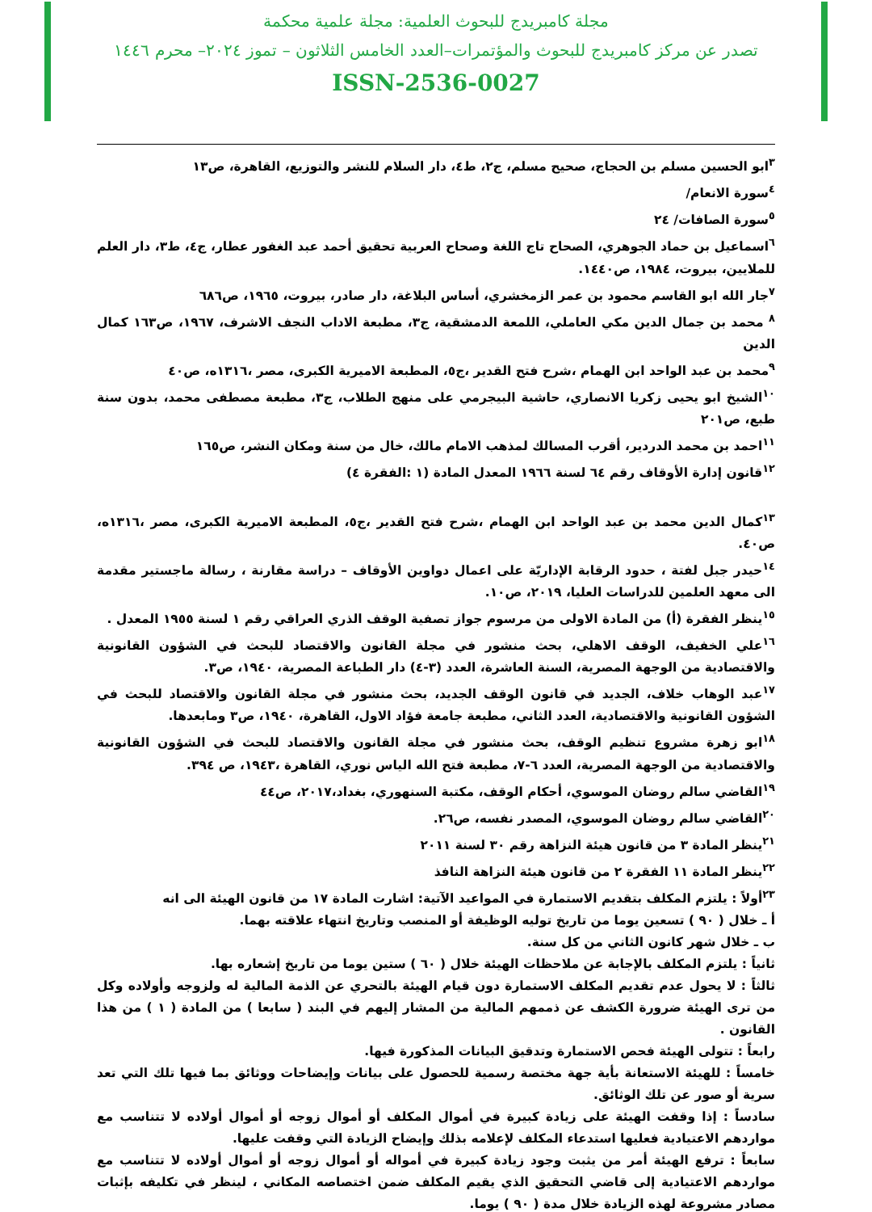مجلة كامبريدج للبحوث العلمية: مجلة علمية محكمة
تصدر عن مركز كامبريدج للبحوث والمؤتمرات–العدد الخامس الثلاثون – تموز ٢٠٢٤– محرم ١٤٤٦
ISSN-2536-0027
<sup>٣</sup> ابو الحسين مسلم بن الحجاج، صحيح مسلم، ج٢، ط٤، دار السلام للنشر والتوزيع، القاهرة، ص١٣
<sup>٤</sup> سورة الانعام/
<sup>٥</sup> سورة الصافات/ ٢٤
<sup>٦</sup> اسماعيل بن حماد الجوهري، الصحاح تاج اللغة وصحاح العربية تحقيق أحمد عبد الغفور عطار، ج٤، ط٣، دار العلم للملايين، بيروت، ١٩٨٤، ص١٤٤٠.
<sup>٧</sup> جار الله ابو القاسم محمود بن عمر الزمخشري، أساس البلاغة، دار صادر، بيروت، ١٩٦٥، ص٦٨٦
<sup>٨</sup> محمد بن جمال الدين مكي العاملي، اللمعة الدمشقية، ج٣، مطبعة الاداب النجف الاشرف، ١٩٦٧، ص١٦٣ كمال الدين
<sup>٩</sup> محمد بن عبد الواحد ابن الهمام ،شرح فتح القدير ،ج٥، المطبعة الاميرية الكبرى، مصر ،١٣١٦ه، ص٤٠
<sup>١٠</sup> الشيخ ابو يحيى زكريا الانصاري، حاشية البيجرمي على منهج الطلاب، ج٣، مطبعة مصطفى محمد، بدون سنة طبع، ص٢٠١
<sup>١١</sup> احمد بن محمد الدردير، أقرب المسالك لمذهب الامام مالك، خال من سنة ومكان النشر، ص١٦٥
<sup>١٢</sup> قانون إدارة الأوقاف رقم ٦٤ لسنة ١٩٦٦ المعدل المادة (١ :الفقرة ٤)
<sup>١٣</sup> كمال الدين محمد بن عبد الواحد ابن الهمام ،شرح فتح القدير ،ج٥، المطبعة الاميرية الكبرى، مصر ،١٣١٦ه، ص٤٠.
<sup>١٤</sup> حيدر جبل لفتة ، حدود الرقابة الإداريّة على اعمال دواوين الأوقاف – دراسة مقارنة ، رسالة ماجستير مقدمة الى معهد العلمين للدراسات العليا، ٢٠١٩، ص١٠.
<sup>١٥</sup> ينظر الفقرة (أ) من المادة الاولى من مرسوم جواز تصفية الوقف الذري العراقي رقم ١ لسنة ١٩٥٥ المعدل .
<sup>١٦</sup> علي الخفيف، الوقف الاهلي، بحث منشور في مجلة القانون والاقتصاد للبحث في الشؤون القانونية والاقتصادية من الوجهة المصرية، السنة العاشرة، العدد (٣-٤) دار الطباعة المصرية، ١٩٤٠، ص٣.
<sup>١٧</sup> عبد الوهاب خلاف، الجديد في قانون الوقف الجديد، بحث منشور في مجلة القانون والاقتصاد للبحث في الشؤون القانونية والاقتصادية، العدد الثاني، مطبعة جامعة فؤاد الاول، القاهرة، ١٩٤٠، ص٣ ومابعدها.
<sup>١٨</sup> ابو زهرة مشروع تنظيم الوقف، بحث منشور في مجلة القانون والاقتصاد للبحث في الشؤون القانونية والاقتصادية من الوجهة المصرية، العدد ٦-٧، مطبعة فتح الله الياس نوري، القاهرة ،١٩٤٣، ص ٣٩٤.
<sup>١٩</sup> القاضي سالم روضان الموسوي، أحكام الوقف، مكتبة السنهوري، بغداد،٢٠١٧، ص٤٤
<sup>٢٠</sup> القاضي سالم روضان الموسوي، المصدر نفسه، ص٢٦.
<sup>٢١</sup> ينظر المادة ٣ من قانون هيئة النزاهة رقم ٣٠ لسنة ٢٠١١
<sup>٢٢</sup> ينظر المادة ١١ الفقرة ٢ من قانون هيئة النزاهة النافذ
<sup>٢٣</sup> أولاً : يلتزم المكلف بتقديم الاستمارة في المواعيد الآتية: اشارت المادة ١٧ من قانون الهيئة الى انه
أ ـ خلال ( ٩٠ ) تسعين يوما من تاريخ توليه الوظيفة أو المنصب وتاريخ انتهاء علاقته بهما.
ب ـ خلال شهر كانون الثاني من كل سنة.
ثانياً : يلتزم المكلف بالإجابة عن ملاحظات الهيئة خلال ( ٦٠ ) ستين يوما من تاريخ إشعاره بها.
ثالثاً : لا يحول عدم تقديم المكلف الاستمارة دون قيام الهيئة بالتحري عن الذمة المالية له ولزوجه وأولاده وكل من ترى الهيئة ضرورة الكشف عن ذممهم المالية من المشار إليهم في البند ( سابعا ) من المادة ( ١ ) من هذا القانون .
رابعاً : تتولى الهيئة فحص الاستمارة وتدقيق البيانات المذكورة فيها.
خامساً : للهيئة الاستعانة بأية جهة مختصة رسمية للحصول على بيانات وإيضاحات ووثائق بما فيها تلك التي تعد سرية أو صور عن تلك الوثائق.
سادساً : إذا وقفت الهيئة على زيادة كبيرة في أموال المكلف أو أموال زوجه أو أموال أولاده لا تتناسب مع مواردهم الاعتيادية فعليها استدعاء المكلف لإعلامه بذلك وإيضاح الزيادة التي وقفت عليها.
سابعاً : ترفع الهيئة أمر من يثبت وجود زيادة كبيرة في أمواله أو أموال زوجه أو أموال أولاده لا تتناسب مع مواردهم الاعتيادية إلى قاضي التحقيق الذي يقيم المكلف ضمن اختصاصه المكاني ، لينظر في تكليفه بإثبات مصادر مشروعة لهذه الزيادة خلال مدة ( ٩٠ ) يوما.